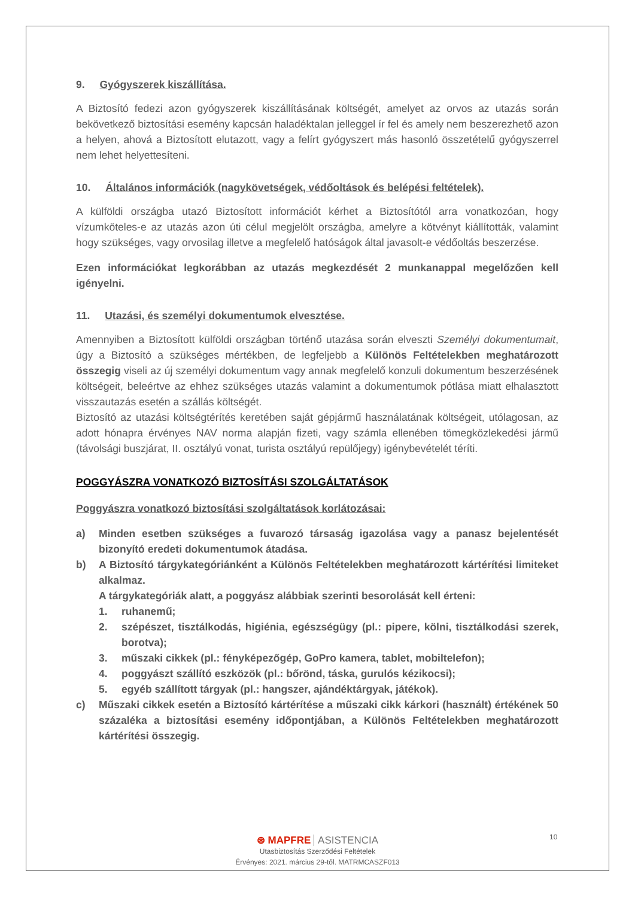9. Gyógyszerek kiszállítása.
A Biztosító fedezi azon gyógyszerek kiszállításának költségét, amelyet az orvos az utazás során bekövetkező biztosítási esemény kapcsán haladéktalan jelleggel ír fel és amely nem beszerezhető azon a helyen, ahová a Biztosított elutazott, vagy a felírt gyógyszert más hasonló összetételű gyógyszerrel nem lehet helyettesíteni.
10. Általános információk (nagykövetségek, védőoltások és belépési feltételek).
A külföldi országba utazó Biztosított információt kérhet a Biztosítótól arra vonatkozóan, hogy vízumköteles-e az utazás azon úti célul megjelölt országba, amelyre a kötvényt kiállították, valamint hogy szükséges, vagy orvosilag illetve a megfelelő hatóságok által javasolt-e védőoltás beszerzése.
Ezen információkat legkorábban az utazás megkezdését 2 munkanappal megelőzően kell igényelni.
11. Utazási, és személyi dokumentumok elvesztése.
Amennyiben a Biztosított külföldi országban történő utazása során elveszti Személyi dokumentumait, úgy a Biztosító a szükséges mértékben, de legfeljebb a Különös Feltételekben meghatározott összegig viseli az új személyi dokumentum vagy annak megfelelő konzuli dokumentum beszerzésének költségeit, beleértve az ehhez szükséges utazás valamint a dokumentumok pótlása miatt elhalasztott visszautazás esetén a szállás költségét.
Biztosító az utazási költségtérítés keretében saját gépjármű használatának költségeit, utólagosan, az adott hónapra érvényes NAV norma alapján fizeti, vagy számla ellenében tömegközlekedési jármű (távolsági buszjárat, II. osztályú vonat, turista osztályú repülőjegy) igénybevételét téríti.
POGGYÁSZRA VONATKOZÓ BIZTOSÍTÁSI SZOLGÁLTATÁSOK
Poggyászra vonatkozó biztosítási szolgáltatások korlátozásai:
a) Minden esetben szükséges a fuvarozó társaság igazolása vagy a panasz bejelentését bizonyító eredeti dokumentumok átadása.
b) A Biztosító tárgykategóriánként a Különös Feltételekben meghatározott kártérítési limiteket alkalmaz.
A tárgykategóriák alatt, a poggyász alábbiak szerinti besorolását kell érteni:
1. ruhanemű;
2. szépészet, tisztálkodás, higiénia, egészségügy (pl.: pipere, kölni, tisztálkodási szerek, borotva);
3. műszaki cikkek (pl.: fényképezőgép, GoPro kamera, tablet, mobiltelefon);
4. poggyászt szállító eszközök (pl.: bőrönd, táska, gurulós kézikocsi);
5. egyéb szállított tárgyak (pl.: hangszer, ajándéktárgyak, játékok).
c) Műszaki cikkek esetén a Biztosító kártérítése a műszaki cikk kárkori (használt) értékének 50 százaléka a biztosítási esemény időpontjában, a Különös Feltételekben meghatározott kártérítési összegig.
10
⊛ MAPFRE ASISTENCIA
Utasbiztosítás Szerződési Feltételek
Érvényes: 2021. március 29-től. MATRMCASZF013